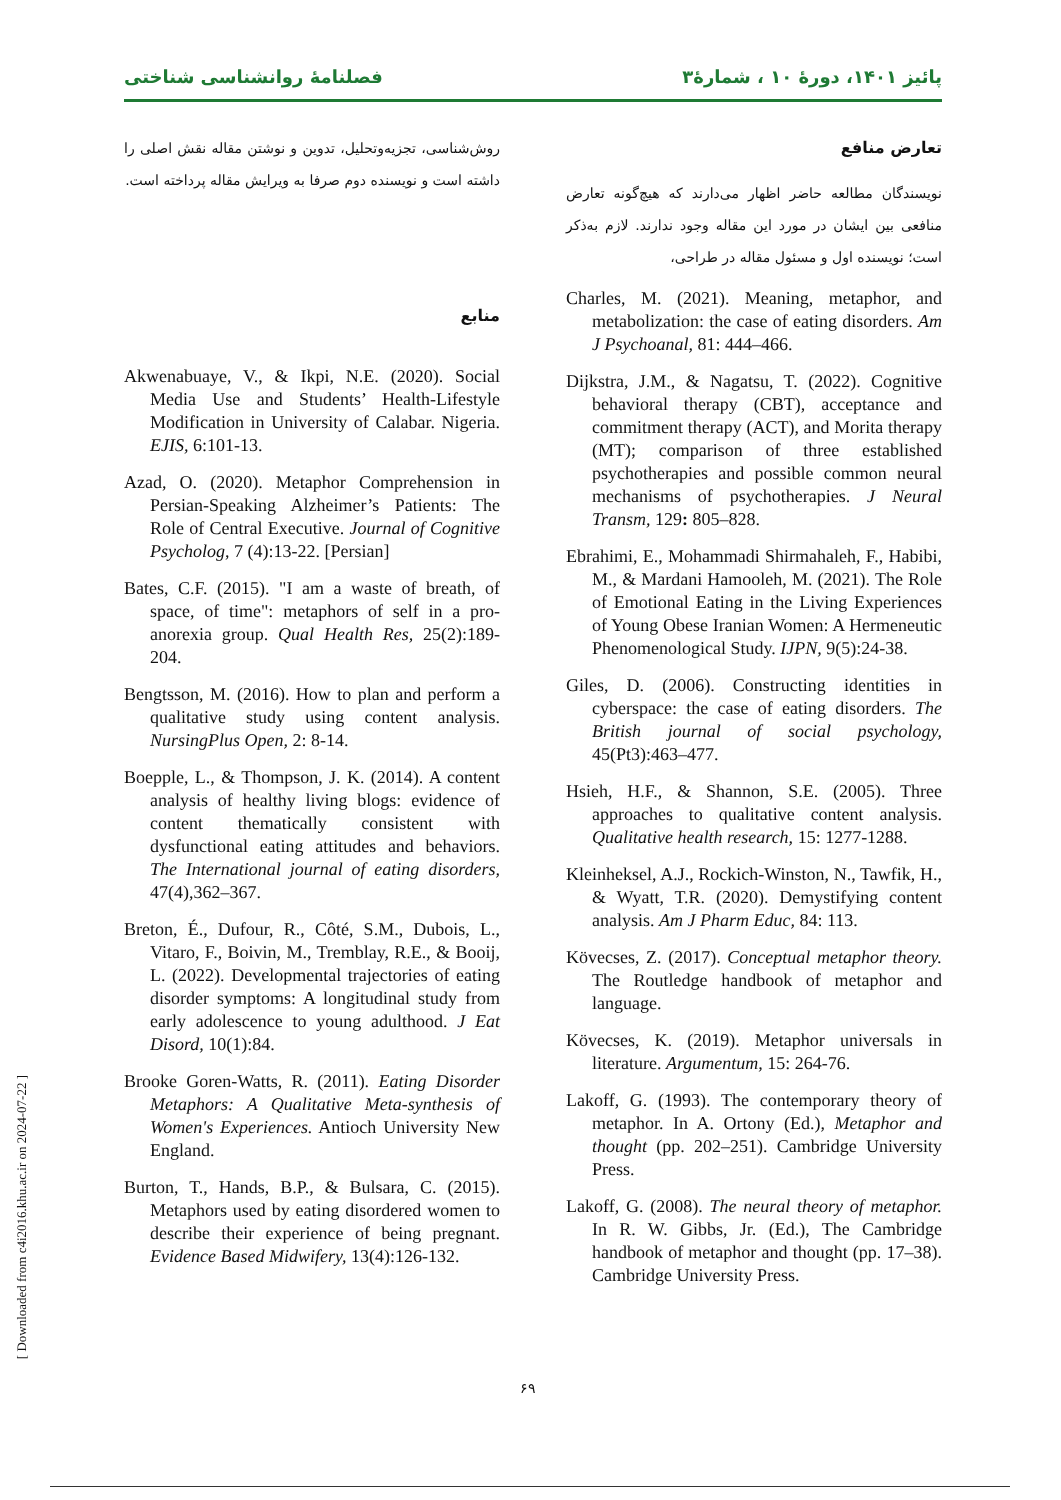پائیز ۱۴۰۱، دورۀ ۱۰ ، شمارۀ۳ فصلنامۀ روانشناسی شناختی
تعارض منافع
نویسندگان مطالعه حاضر اظهار می‌دارند که هیچ‌گونه تعارض منافعی بین ایشان در مورد این مقاله وجود ندارند. لازم به‌ذکر است؛ نویسنده اول و مسئول مقاله در طراحی،
Charles, M. (2021). Meaning, metaphor, and metabolization: the case of eating disorders. Am J Psychoanal, 81: 444–466.
Dijkstra, J.M., & Nagatsu, T. (2022). Cognitive behavioral therapy (CBT), acceptance and commitment therapy (ACT), and Morita therapy (MT); comparison of three established psychotherapies and possible common neural mechanisms of psychotherapies. J Neural Transm, 129: 805–828.
Ebrahimi, E., Mohammadi Shirmahaleh, F., Habibi, M., & Mardani Hamooleh, M. (2021). The Role of Emotional Eating in the Living Experiences of Young Obese Iranian Women: A Hermeneutic Phenomenological Study. IJPN, 9(5):24-38.
Giles, D. (2006). Constructing identities in cyberspace: the case of eating disorders. The British journal of social psychology, 45(Pt3):463–477.
Hsieh, H.F., & Shannon, S.E. (2005). Three approaches to qualitative content analysis. Qualitative health research, 15: 1277-1288.
Kleinheksel, A.J., Rockich-Winston, N., Tawfik, H., & Wyatt, T.R. (2020). Demystifying content analysis. Am J Pharm Educ, 84: 113.
Kövecses, Z. (2017). Conceptual metaphor theory. The Routledge handbook of metaphor and language.
Kövecses, K. (2019). Metaphor universals in literature. Argumentum, 15: 264-76.
Lakoff, G. (1993). The contemporary theory of metaphor. In A. Ortony (Ed.), Metaphor and thought (pp. 202–251). Cambridge University Press.
Lakoff, G. (2008). The neural theory of metaphor. In R. W. Gibbs, Jr. (Ed.), The Cambridge handbook of metaphor and thought (pp. 17–38). Cambridge University Press.
روش‌شناسی، تجزیه‌وتحلیل، تدوین و نوشتن مقاله نقش اصلی را داشته است و نویسنده دوم صرفا به ویرایش مقاله پرداخته است.
منابع
Akwenabuaye, V., & Ikpi, N.E. (2020). Social Media Use and Students’ Health-Lifestyle Modification in University of Calabar. Nigeria. EJIS, 6:101-13.
Azad, O. (2020). Metaphor Comprehension in Persian-Speaking Alzheimer’s Patients: The Role of Central Executive. Journal of Cognitive Psycholog, 7 (4):13-22. [Persian]
Bates, C.F. (2015). "I am a waste of breath, of space, of time": metaphors of self in a pro-anorexia group. Qual Health Res, 25(2):189-204.
Bengtsson, M. (2016). How to plan and perform a qualitative study using content analysis. NursingPlus Open, 2: 8-14.
Boepple, L., & Thompson, J. K. (2014). A content analysis of healthy living blogs: evidence of content thematically consistent with dysfunctional eating attitudes and behaviors. The International journal of eating disorders, 47(4),362–367.
Breton, É., Dufour, R., Côté, S.M., Dubois, L., Vitaro, F., Boivin, M., Tremblay, R.E., & Booij, L. (2022). Developmental trajectories of eating disorder symptoms: A longitudinal study from early adolescence to young adulthood. J Eat Disord, 10(1):84.
Brooke Goren-Watts, R. (2011). Eating Disorder Metaphors: A Qualitative Meta-synthesis of Women's Experiences. Antioch University New England.
Burton, T., Hands, B.P., & Bulsara, C. (2015). Metaphors used by eating disordered women to describe their experience of being pregnant. Evidence Based Midwifery, 13(4):126-132.
۶۹
[ Downloaded from c4i2016.khu.ac.ir on 2024-07-22 ]